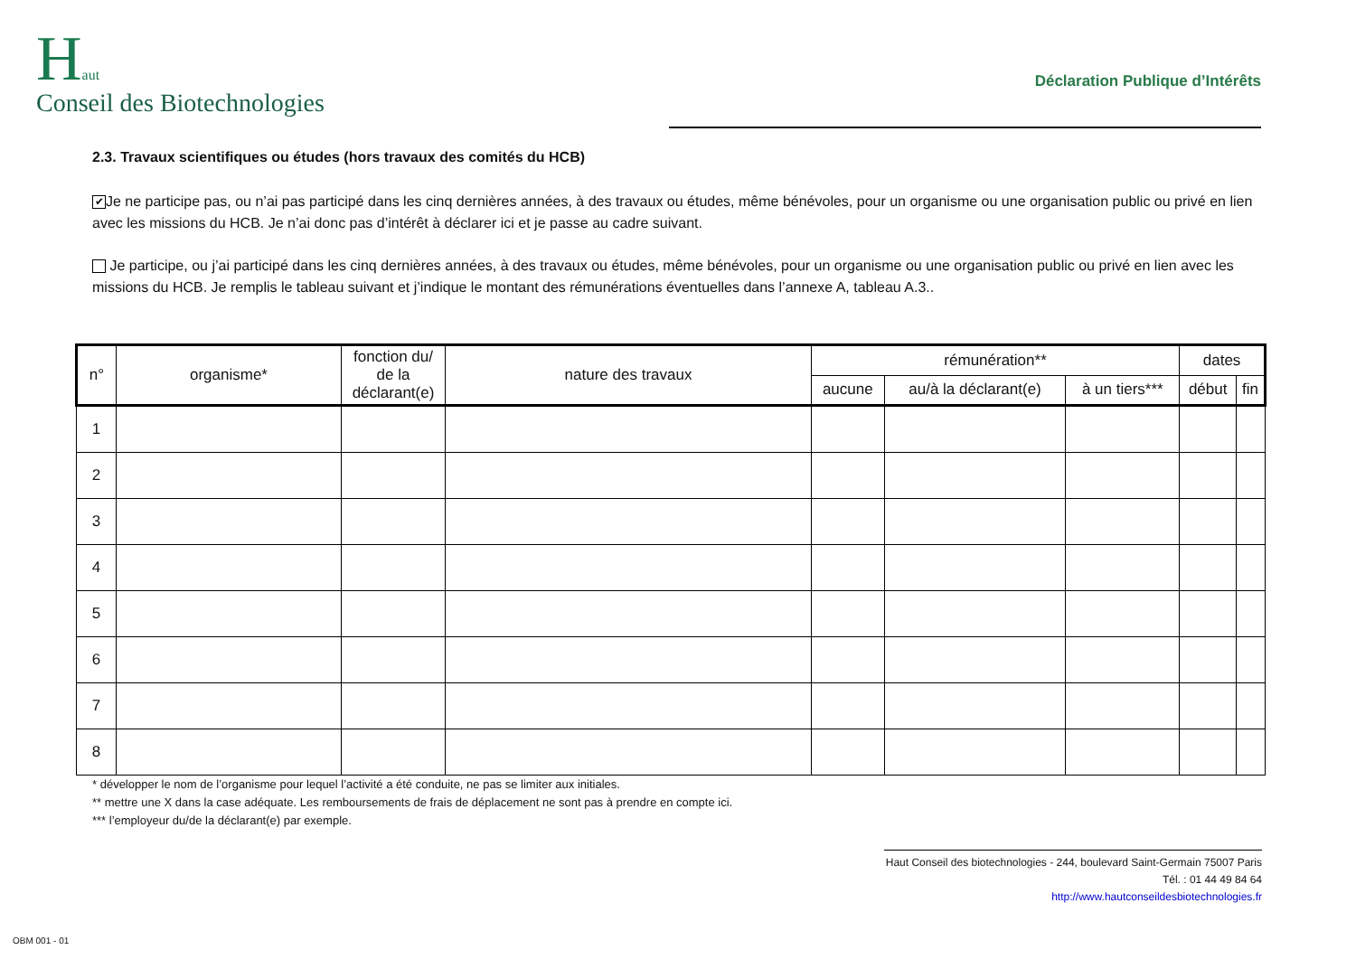Haut
Conseil des Biotechnologies
Déclaration Publique d’Intérêts
2.3. Travaux scientifiques ou études (hors travaux des comités du HCB)
✔ Je ne participe pas, ou n’ai pas participé dans les cinq dernières années, à des travaux ou études, même bénévoles, pour un organisme ou une organisation public ou privé en lien avec les missions du HCB. Je n’ai donc pas d’intérêt à déclarer ici et je passe au cadre suivant.
Je participe, ou j’ai participé dans les cinq dernières années, à des travaux ou études, même bénévoles, pour un organisme ou une organisation public ou privé en lien avec les missions du HCB. Je remplis le tableau suivant et j’indique le montant des rémunérations éventuelles dans l’annexe A, tableau A.3..
| n° | organisme* | fonction du/ de la déclarant(e) | nature des travaux | rémunération** | | | dates | |
| --- | --- | --- | --- | --- | --- | --- | --- | --- |
| | | | | aucune | au/à la déclarant(e) | à un tiers*** | début | fin |
| 1 | | | | | | | | |
| 2 | | | | | | | | |
| 3 | | | | | | | | |
| 4 | | | | | | | | |
| 5 | | | | | | | | |
| 6 | | | | | | | | |
| 7 | | | | | | | | |
| 8 | | | | | | | | |
* développer le nom de l’organisme pour lequel l’activité a été conduite, ne pas se limiter aux initiales.
** mettre une X dans la case adéquate. Les remboursements de frais de déplacement ne sont pas à prendre en compte ici.
*** l’employeur du/de la déclarant(e) par exemple.
Haut Conseil des biotechnologies - 244, boulevard Saint-Germain 75007 Paris
Tél. : 01 44 49 84 64
http://www.hautconseildesbiotechnologies.fr
OBM 001 - 01